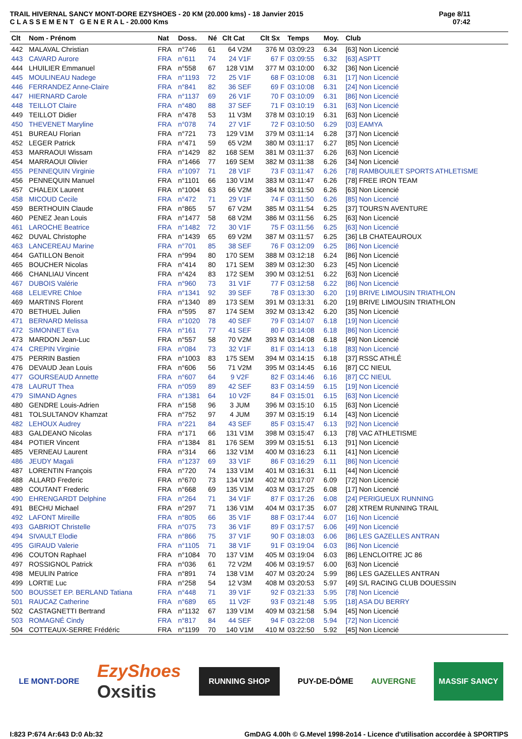TRAIL HIVERNAL SANCY MONT-DORE EZYSHOES - 20 KM (20.000 kms) - 18 Janvier 2015
C L A S S E M E N T G E N E R A L - 20.000 Kms
Page 8/11
07:42
| Clt | Nom - Prénom | Nat | Doss. | Né | Clt Cat | Clt Sx | Temps | Moy. | Club |
| --- | --- | --- | --- | --- | --- | --- | --- | --- | --- |
| 442 | MALAVAL Christian | FRA | n°746 | 61 | 64 V2M | 376 M | 03:09:23 | 6.34 | [63] Non Licencié |
| 443 | CAVARD Aurore | FRA | n°611 | 74 | 24 V1F | 67 F | 03:09:55 | 6.32 | [63] ASPTT |
| 444 | LHUILIER Emmanuel | FRA | n°558 | 67 | 128 V1M | 377 M | 03:10:00 | 6.32 | [36] Non Licencié |
| 445 | MOULINEAU Nadege | FRA | n°1193 | 72 | 25 V1F | 68 F | 03:10:08 | 6.31 | [17] Non Licencié |
| 446 | FERRANDEZ Anne-Claire | FRA | n°841 | 82 | 36 SEF | 69 F | 03:10:08 | 6.31 | [24] Non Licencié |
| 447 | HIERNARD Carole | FRA | n°1137 | 69 | 26 V1F | 70 F | 03:10:09 | 6.31 | [86] Non Licencié |
| 448 | TEILLOT Claire | FRA | n°480 | 88 | 37 SEF | 71 F | 03:10:19 | 6.31 | [63] Non Licencié |
| 449 | TEILLOT Didier | FRA | n°478 | 53 | 11 V3M | 378 M | 03:10:19 | 6.31 | [63] Non Licencié |
| 450 | THEVENET Maryline | FRA | n°078 | 74 | 27 V1F | 72 F | 03:10:50 | 6.29 | [03] EAMYA |
| 451 | BUREAU Florian | FRA | n°721 | 73 | 129 V1M | 379 M | 03:11:14 | 6.28 | [37] Non Licencié |
| 452 | LEGER Patrick | FRA | n°471 | 59 | 65 V2M | 380 M | 03:11:17 | 6.27 | [85] Non Licencié |
| 453 | MARRAOUI Wissam | FRA | n°1429 | 82 | 168 SEM | 381 M | 03:11:37 | 6.26 | [63] Non Licencié |
| 454 | MARRAOUI Olivier | FRA | n°1466 | 77 | 169 SEM | 382 M | 03:11:38 | 6.26 | [34] Non Licencié |
| 455 | PENNEQUIN Virginie | FRA | n°1097 | 71 | 28 V1F | 73 F | 03:11:47 | 6.26 | [78] RAMBOUILET SPORTS ATHLETISME |
| 456 | PENNEQUIN Manuel | FRA | n°1101 | 66 | 130 V1M | 383 M | 03:11:47 | 6.26 | [78] FREE IRON TEAM |
| 457 | CHALEIX Laurent | FRA | n°1004 | 63 | 66 V2M | 384 M | 03:11:50 | 6.26 | [63] Non Licencié |
| 458 | MICOUD Cecile | FRA | n°472 | 71 | 29 V1F | 74 F | 03:11:50 | 6.26 | [85] Non Licencié |
| 459 | BERTHOUIN Claude | FRA | n°865 | 57 | 67 V2M | 385 M | 03:11:54 | 6.25 | [37] TOURS'N AVENTURE |
| 460 | PENEZ Jean Louis | FRA | n°1477 | 58 | 68 V2M | 386 M | 03:11:56 | 6.25 | [63] Non Licencié |
| 461 | LAROCHE Beatrice | FRA | n°1482 | 72 | 30 V1F | 75 F | 03:11:56 | 6.25 | [63] Non Licencié |
| 462 | DUVAL Christophe | FRA | n°1439 | 65 | 69 V2M | 387 M | 03:11:57 | 6.25 | [36] LB CHATEAUROUX |
| 463 | LANCEREAU Marine | FRA | n°701 | 85 | 38 SEF | 76 F | 03:12:09 | 6.25 | [86] Non Licencié |
| 464 | GATILLON Benoit | FRA | n°994 | 80 | 170 SEM | 388 M | 03:12:18 | 6.24 | [86] Non Licencié |
| 465 | BOUCHER Nicolas | FRA | n°414 | 80 | 171 SEM | 389 M | 03:12:30 | 6.23 | [45] Non Licencié |
| 466 | CHANLIAU Vincent | FRA | n°424 | 83 | 172 SEM | 390 M | 03:12:51 | 6.22 | [63] Non Licencié |
| 467 | DUBOIS Valérie | FRA | n°960 | 73 | 31 V1F | 77 F | 03:12:58 | 6.22 | [86] Non Licencié |
| 468 | LELIEVRE Chloe | FRA | n°1341 | 92 | 39 SEF | 78 F | 03:13:30 | 6.20 | [19] BRIVE LIMOUSIN TRIATHLON |
| 469 | MARTINS Florent | FRA | n°1340 | 89 | 173 SEM | 391 M | 03:13:31 | 6.20 | [19] BRIVE LIMOUSIN TRIATHLON |
| 470 | BETHUEL Julien | FRA | n°595 | 87 | 174 SEM | 392 M | 03:13:42 | 6.20 | [35] Non Licencié |
| 471 | BERNARD Melissa | FRA | n°1020 | 78 | 40 SEF | 79 F | 03:14:07 | 6.18 | [19] Non Licencié |
| 472 | SIMONNET Eva | FRA | n°161 | 77 | 41 SEF | 80 F | 03:14:08 | 6.18 | [86] Non Licencié |
| 473 | MARDON Jean-Luc | FRA | n°557 | 58 | 70 V2M | 393 M | 03:14:08 | 6.18 | [49] Non Licencié |
| 474 | CREPIN Virginie | FRA | n°084 | 73 | 32 V1F | 81 F | 03:14:13 | 6.18 | [83] Non Licencié |
| 475 | PERRIN Bastien | FRA | n°1003 | 83 | 175 SEM | 394 M | 03:14:15 | 6.18 | [37] RSSC ATHLÉ |
| 476 | DEVAUD Jean Louis | FRA | n°606 | 56 | 71 V2M | 395 M | 03:14:45 | 6.16 | [87] CC NIEUL |
| 477 | GOURSEAUD Annette | FRA | n°607 | 64 | 9 V2F | 82 F | 03:14:46 | 6.16 | [87] CC NIEUL |
| 478 | LAURUT Thea | FRA | n°059 | 89 | 42 SEF | 83 F | 03:14:59 | 6.15 | [19] Non Licencié |
| 479 | SIMAND Agnes | FRA | n°1381 | 64 | 10 V2F | 84 F | 03:15:01 | 6.15 | [63] Non Licencié |
| 480 | GENDRE Louis-Adrien | FRA | n°158 | 96 | 3 JUM | 396 M | 03:15:10 | 6.15 | [63] Non Licencié |
| 481 | TOLSULTANOV Khamzat | FRA | n°752 | 97 | 4 JUM | 397 M | 03:15:19 | 6.14 | [43] Non Licencié |
| 482 | LEHOUX Audrey | FRA | n°221 | 84 | 43 SEF | 85 F | 03:15:47 | 6.13 | [92] Non Licencié |
| 483 | GALDEANO Nicolas | FRA | n°171 | 66 | 131 V1M | 398 M | 03:15:47 | 6.13 | [78] VAC ATHLETISME |
| 484 | POTIER Vincent | FRA | n°1384 | 81 | 176 SEM | 399 M | 03:15:51 | 6.13 | [91] Non Licencié |
| 485 | VERNEAU Laurent | FRA | n°314 | 66 | 132 V1M | 400 M | 03:16:23 | 6.11 | [41] Non Licencié |
| 486 | JEUDY Magali | FRA | n°1237 | 69 | 33 V1F | 86 F | 03:16:29 | 6.11 | [86] Non Licencié |
| 487 | LORENTIN François | FRA | n°720 | 74 | 133 V1M | 401 M | 03:16:31 | 6.11 | [44] Non Licencié |
| 488 | ALLARD Frederic | FRA | n°670 | 73 | 134 V1M | 402 M | 03:17:07 | 6.09 | [72] Non Licencié |
| 489 | COUTANT Frederic | FRA | n°668 | 69 | 135 V1M | 403 M | 03:17:25 | 6.08 | [17] Non Licencié |
| 490 | EHRENGARDT Delphine | FRA | n°264 | 71 | 34 V1F | 87 F | 03:17:26 | 6.08 | [24] PERIGUEUX RUNNING |
| 491 | BECHU Michael | FRA | n°297 | 71 | 136 V1M | 404 M | 03:17:35 | 6.07 | [28] XTREM RUNNING TRAIL |
| 492 | LAFONT Mireille | FRA | n°805 | 66 | 35 V1F | 88 F | 03:17:44 | 6.07 | [16] Non Licencié |
| 493 | GABRIOT Christelle | FRA | n°075 | 73 | 36 V1F | 89 F | 03:17:57 | 6.06 | [49] Non Licencié |
| 494 | SIVAULT Elodie | FRA | n°866 | 75 | 37 V1F | 90 F | 03:18:03 | 6.06 | [86] LES GAZELLES ANTRAN |
| 495 | GIRAUD Valerie | FRA | n°1105 | 71 | 38 V1F | 91 F | 03:19:04 | 6.03 | [86] Non Licencié |
| 496 | COUTON Raphael | FRA | n°1084 | 70 | 137 V1M | 405 M | 03:19:04 | 6.03 | [86] LENCLOITRE JC 86 |
| 497 | ROSSIGNOL Patrick | FRA | n°036 | 61 | 72 V2M | 406 M | 03:19:57 | 6.00 | [63] Non Licencié |
| 498 | MEULIN Patrice | FRA | n°891 | 74 | 138 V1M | 407 M | 03:20:24 | 5.99 | [86] LES GAZELLES ANTRAN |
| 499 | LORTIE Luc | FRA | n°258 | 54 | 12 V3M | 408 M | 03:20:53 | 5.97 | [49] S/L RACING CLUB DOUESSIN |
| 500 | BOUSSET EP. BERLAND Tatiana | FRA | n°448 | 71 | 39 V1F | 92 F | 03:21:33 | 5.95 | [78] Non Licencié |
| 501 | RAUCAZ Catherine | FRA | n°689 | 65 | 11 V2F | 93 F | 03:21:48 | 5.95 | [18] ASA DU BERRY |
| 502 | CASTAGNETTI Bertrand | FRA | n°1132 | 67 | 139 V1M | 409 M | 03:21:58 | 5.94 | [45] Non Licencié |
| 503 | ROMAGNÉ Cindy | FRA | n°817 | 84 | 44 SEF | 94 F | 03:22:08 | 5.94 | [72] Non Licencié |
| 504 | COTTEAUX-SERRE Frédéric | FRA | n°1199 | 70 | 140 V1M | 410 M | 03:22:50 | 5.92 | [45] Non Licencié |
LE MONT-DORE EzyShoes
Oxsitis RUNNING SHOP PUY-DE-DÔME AUVERGNE MASSIF SANCY
I:823 P:674 Ar:643 D:0 Ab:32 GmDAG 4.00h © G.Mevel 1998-2o14 - Licence d'utilisation accordée à SPORTIPS